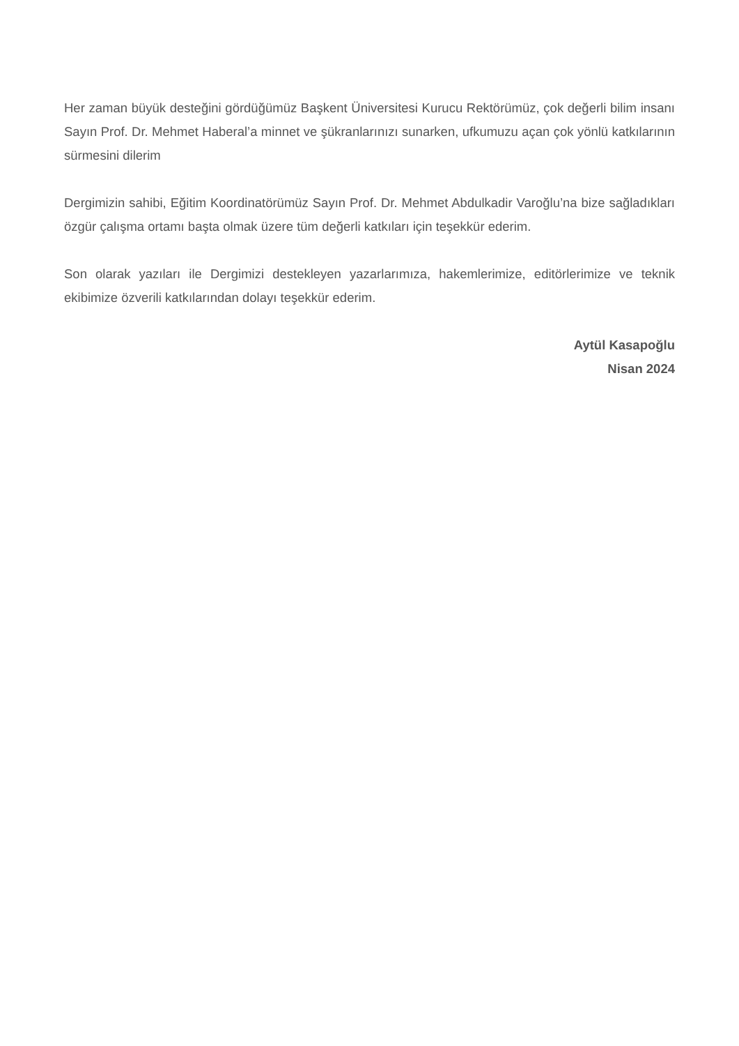Her zaman büyük desteğini gördüğümüz Başkent Üniversitesi Kurucu Rektörümüz, çok değerli bilim insanı Sayın Prof. Dr. Mehmet Haberal’a minnet ve şükranlarınızı sunarken, ufkumuzu açan çok yönlü katkılarının sürmesini dilerim
Dergimizin sahibi, Eğitim Koordinatörümüz Sayın Prof. Dr. Mehmet Abdulkadir Varoğlu’na bize sağladıkları özgür çalışma ortamı başta olmak üzere tüm değerli katkıları için teşekkür ederim.
Son olarak yazıları ile Dergimizi destekleyen yazarlarımıza, hakemlerimize, editörlerimize ve teknik ekibimize özverili katkılarından dolayı teşekkür ederim.
Aytül Kasapoğlu
Nisan 2024